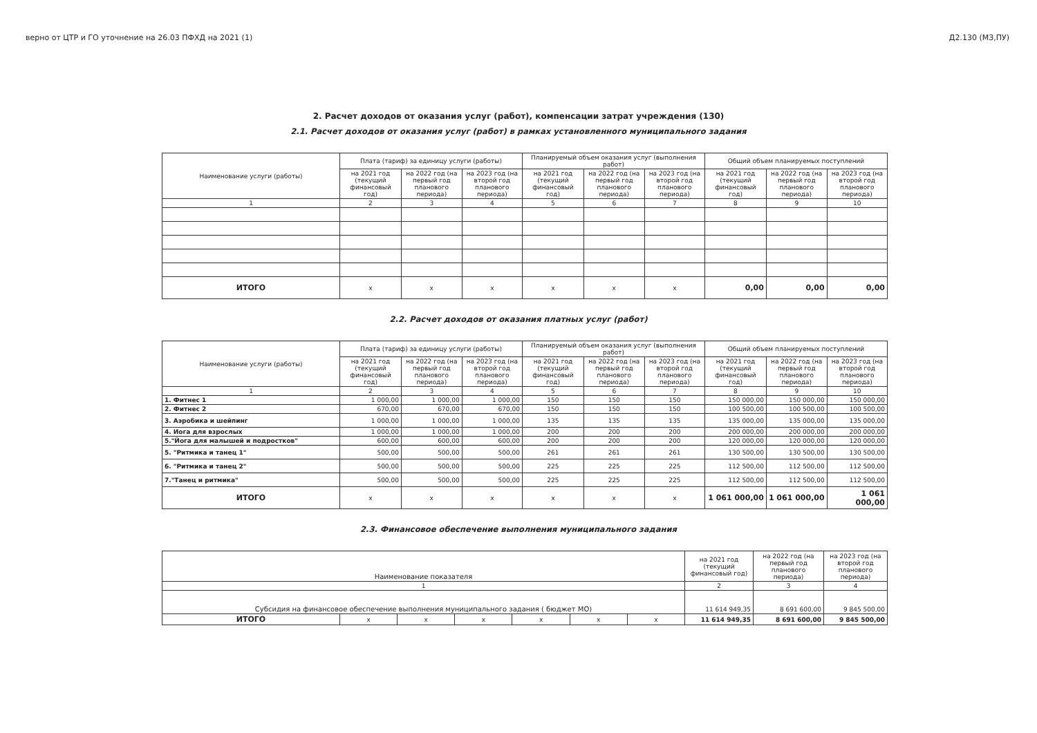верно от ЦТР и ГО уточнение на 26.03 ПФХД на 2021 (1) Д2.130 (МЗ,ПУ)
2. Расчет доходов от оказания услуг (работ), компенсации затрат учреждения (130)
2.1. Расчет доходов от оказания услуг (работ) в рамках установленного муниципального задания
| Наименование услуги (работы) | Плата (тариф) за единицу услуги (работы) | | | Планируемый объем оказания услуг (выполнения работ) | | | Общий объем планируемых поступлений | | |
| --- | --- | --- | --- | --- | --- | --- | --- | --- | --- |
| | на 2021 год (текущий финансовый год) | на 2022 год (на первый год планового периода) | на 2023 год (на второй год планового периода) | на 2021 год (текущий финансовый год) | на 2022 год (на первый год планового периода) | на 2023 год (на второй год планового периода) | на 2021 год (текущий финансовый год) | на 2022 год (на первый год планового периода) | на 2023 год (на второй год планового периода) |
| 1 | 2 | 3 | 4 | 5 | 6 | 7 | 8 | 9 | 10 |
| ИТОГО | x | x | x | x | x | x | 0,00 | 0,00 | 0,00 |
2.2. Расчет доходов от оказания платных услуг (работ)
| Наименование услуги (работы) | Плата (тариф) за единицу услуги (работы) | | | Планируемый объем оказания услуг (выполнения работ) | | | Общий объем планируемых поступлений | | |
| --- | --- | --- | --- | --- | --- | --- | --- | --- | --- |
| | на 2021 год (текущий финансовый год) | на 2022 год (на первый год планового периода) | на 2023 год (на второй год планового периода) | на 2021 год (текущий финансовый год) | на 2022 год (на первый год планового периода) | на 2023 год (на второй год планового периода) | на 2021 год (текущий финансовый год) | на 2022 год (на первый год планового периода) | на 2023 год (на второй год планового периода) |
| 1 | 2 | 3 | 4 | 5 | 6 | 7 | 8 | 9 | 10 |
| 1. Фитнес 1 | 1 000,00 | 1 000,00 | 1 000,00 | 150 | 150 | 150 | 150 000,00 | 150 000,00 | 150 000,00 |
| 2. Фитнес 2 | 670,00 | 670,00 | 670,00 | 150 | 150 | 150 | 100 500,00 | 100 500,00 | 100 500,00 |
| 3. Аэробика и шейпинг | 1 000,00 | 1 000,00 | 1 000,00 | 135 | 135 | 135 | 135 000,00 | 135 000,00 | 135 000,00 |
| 4. Иога для взрослых | 1 000,00 | 1 000,00 | 1 000,00 | 200 | 200 | 200 | 200 000,00 | 200 000,00 | 200 000,00 |
| 5."Йога для малышей и подростков" | 600,00 | 600,00 | 600,00 | 200 | 200 | 200 | 120 000,00 | 120 000,00 | 120 000,00 |
| 5. "Ритмика и танец 1" | 500,00 | 500,00 | 500,00 | 261 | 261 | 261 | 130 500,00 | 130 500,00 | 130 500,00 |
| 6. "Ритмика и танец 2" | 500,00 | 500,00 | 500,00 | 225 | 225 | 225 | 112 500,00 | 112 500,00 | 112 500,00 |
| 7."Танец и ритмика" | 500,00 | 500,00 | 500,00 | 225 | 225 | 225 | 112 500,00 | 112 500,00 | 112 500,00 |
| ИТОГО | x | x | x | x | x | x | 1 061 000,00 | 1 061 000,00 | 1 061 000,00 |
2.3. Финансовое обеспечение выполнения муниципального задания
| Наименование показателя | | | | | | | на 2021 год (текущий финансовый год) | на 2022 год (на первый год планового периода) | на 2023 год (на второй год планового периода) |
| --- | --- | --- | --- | --- | --- | --- | --- | --- | --- |
| 1 | | | | | | | 2 | 3 | 4 |
| Субсидия на финансовое обеспечение выполнения муниципального задания ( бюджет МО) | | | | | | | 11 614 949,35 | 8 691 600,00 | 9 845 500,00 |
| ИТОГО | x | x | x | x | x | x | 11 614 949,35 | 8 691 600,00 | 9 845 500,00 |